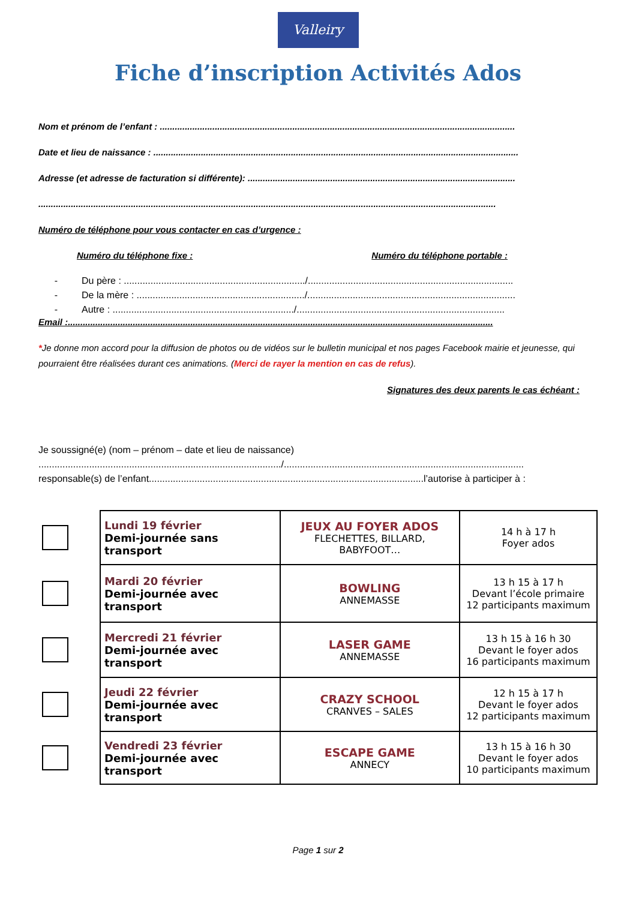Valleiry
Fiche d’inscription Activités Ados
Nom et prénom de l’enfant : ..............................................................................................................................................
Date et lieu de naissance : ..................................................................................................................................................
Adresse (et adresse de facturation si différente): ...........................................................................................................
.......................................................................................................................................................................................
Numéro de téléphone pour vous contacter en cas d’urgence :
Numéro du téléphone fixe : Numéro du téléphone portable :
- Du père : ..................................................................../.............................................................................
- De la mère : .............................................................../..............................................................................
- Autre : ..................................................................../..............................................................................
Email :..........................................................................................................................................................................
*Je donne mon accord pour la diffusion de photos ou de vidéos sur le bulletin municipal et nos pages Facebook mairie et jeunesse, qui pourraient être réalisées durant ces animations. (Merci de rayer la mention en cas de refus).
Signatures des deux parents le cas échéant :
Je soussigné(e) (nom – prénom – date et lieu de naissance)
.........................................................................................../..........................................................................................
responsable(s) de l’enfant.......................................................................................................l’autorise à participer à :
| | Lundi 19 février Demi-journée sans transport | JEUX AU FOYER ADOS FLECHETTES, BILLARD, BABYFOOT… | 14 h à 17 h Foyer ados |
| | Mardi 20 février Demi-journée avec transport | BOWLING ANNEMASSE | 13 h 15 à 17 h Devant l’école primaire 12 participants maximum |
| | Mercredi 21 février Demi-journée avec transport | LASER GAME ANNEMASSE | 13 h 15 à 16 h 30 Devant le foyer ados 16 participants maximum |
| | Jeudi 22 février Demi-journée avec transport | CRAZY SCHOOL CRANVES – SALES | 12 h 15 à 17 h Devant le foyer ados 12 participants maximum |
| | Vendredi 23 février Demi-journée avec transport | ESCAPE GAME ANNECY | 13 h 15 à 16 h 30 Devant le foyer ados 10 participants maximum |
Page 1 sur 2